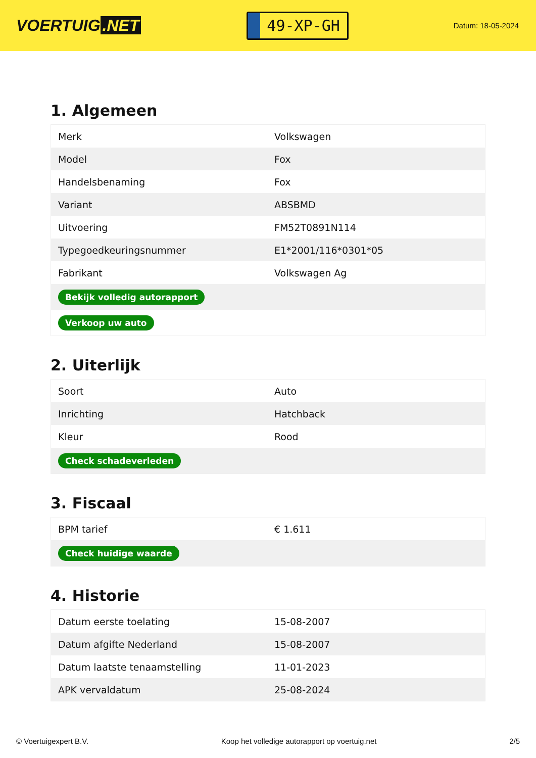VOERTUIG.NET
49-XP-GH
Datum: 18-05-2024
1. Algemeen
| Merk | Volkswagen |
| Model | Fox |
| Handelsbenaming | Fox |
| Variant | ABSBMD |
| Uitvoering | FM52T0891N114 |
| Typegoedkeuringsnummer | E1*2001/116*0301*05 |
| Fabrikant | Volkswagen Ag |
| Bekijk volledig autorapport | |
| Verkoop uw auto | |
2. Uiterlijk
| Soort | Auto |
| Inrichting | Hatchback |
| Kleur | Rood |
| Check schadeverleden | |
3. Fiscaal
| BPM tarief | € 1.611 |
| Check huidige waarde | |
4. Historie
| Datum eerste toelating | 15-08-2007 |
| Datum afgifte Nederland | 15-08-2007 |
| Datum laatste tenaamstelling | 11-01-2023 |
| APK vervaldatum | 25-08-2024 |
© Voertuigexpert B.V. Koop het volledige autorapport op voertuig.net 2/5